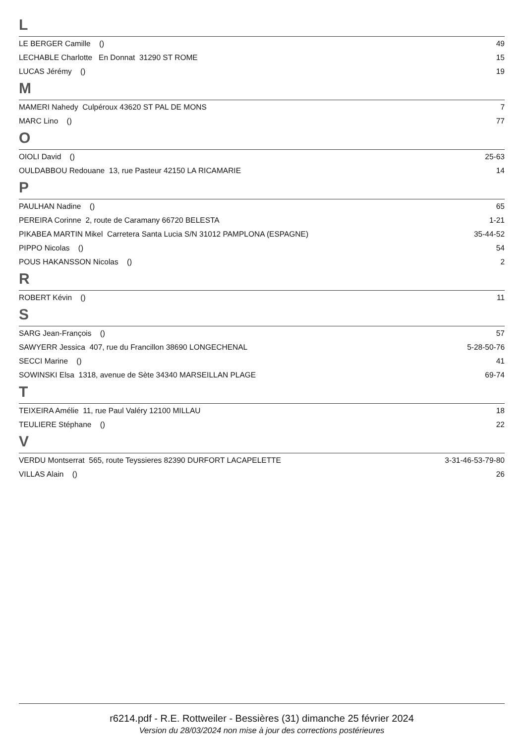L
| LE BERGER Camille () | 49 |
| LECHABLE Charlotte En Donnat 31290 ST ROME | 15 |
| LUCAS Jérémy () | 19 |
M
| MAMERI Nahedy Culpéroux 43620 ST PAL DE MONS | 7 |
| MARC Lino () | 77 |
O
| OIOLI David () | 25-63 |
| OULDABBOU Redouane 13, rue Pasteur 42150 LA RICAMARIE | 14 |
P
| PAULHAN Nadine () | 65 |
| PEREIRA Corinne 2, route de Caramany 66720 BELESTA | 1-21 |
| PIKABEA MARTIN Mikel Carretera Santa Lucia S/N 31012 PAMPLONA (ESPAGNE) | 35-44-52 |
| PIPPO Nicolas () | 54 |
| POUS HAKANSSON Nicolas () | 2 |
R
| ROBERT Kévin () | 11 |
S
| SARG Jean-François () | 57 |
| SAWYERR Jessica 407, rue du Francillon 38690 LONGECHENAL | 5-28-50-76 |
| SECCI Marine () | 41 |
| SOWINSKI Elsa 1318, avenue de Sète 34340 MARSEILLAN PLAGE | 69-74 |
T
| TEIXEIRA Amélie 11, rue Paul Valéry 12100 MILLAU | 18 |
| TEULIERE Stéphane () | 22 |
V
| VERDU Montserrat 565, route Teyssieres 82390 DURFORT LACAPELETTE | 3-31-46-53-79-80 |
| VILLAS Alain () | 26 |
r6214.pdf - R.E. Rottweiler - Bessières (31) dimanche 25 février 2024
Version du 28/03/2024 non mise à jour des corrections postérieures